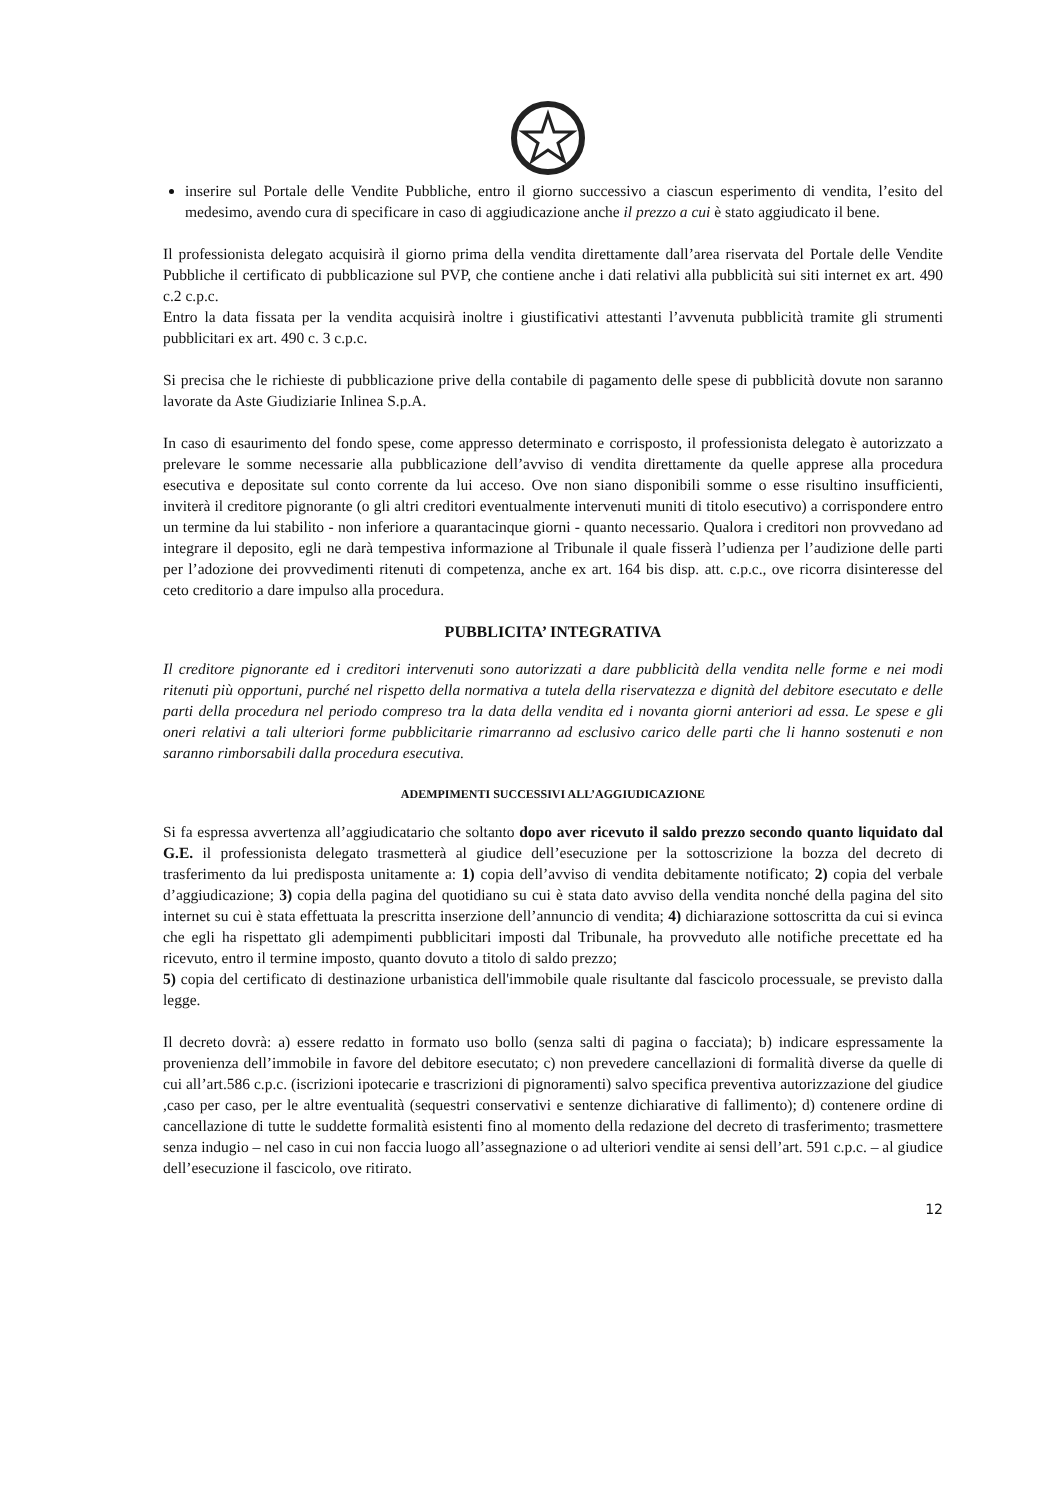inserire sul Portale delle Vendite Pubbliche, entro il giorno successivo a ciascun esperimento di vendita, l’esito del medesimo, avendo cura di specificare in caso di aggiudicazione anche il prezzo a cui è stato aggiudicato il bene.
Il professionista delegato acquisirà il giorno prima della vendita direttamente dall’area riservata del Portale delle Vendite Pubbliche il certificato di pubblicazione sul PVP, che contiene anche i dati relativi alla pubblicità sui siti internet ex art. 490 c.2 c.p.c.
Entro la data fissata per la vendita acquisirà inoltre i giustificativi attestanti l’avvenuta pubblicità tramite gli strumenti pubblicitari ex art. 490 c. 3 c.p.c.
Si precisa che le richieste di pubblicazione prive della contabile di pagamento delle spese di pubblicità dovute non saranno lavorate da Aste Giudiziarie Inlinea S.p.A.
In caso di esaurimento del fondo spese, come appresso determinato e corrisposto, il professionista delegato è autorizzato a prelevare le somme necessarie alla pubblicazione dell’avviso di vendita direttamente da quelle apprese alla procedura esecutiva e depositate sul conto corrente da lui acceso. Ove non siano disponibili somme o esse risultino insufficienti, inviterà il creditore pignorante (o gli altri creditori eventualmente intervenuti muniti di titolo esecutivo) a corrispondere entro un termine da lui stabilito - non inferiore a quarantacinque giorni - quanto necessario. Qualora i creditori non provvedano ad integrare il deposito, egli ne darà tempestiva informazione al Tribunale il quale fisserà l’udienza per l’audizione delle parti per l’adozione dei provvedimenti ritenuti di competenza, anche ex art. 164 bis disp. att. c.p.c., ove ricorra disinteresse del ceto creditorio a dare impulso alla procedura.
PUBBLICITA’ INTEGRATIVA
Il creditore pignorante ed i creditori intervenuti sono autorizzati a dare pubblicità della vendita nelle forme e nei modi ritenuti più opportuni, purché nel rispetto della normativa a tutela della riservatezza e dignità del debitore esecutato e delle parti della procedura nel periodo compreso tra la data della vendita ed i novanta giorni anteriori ad essa. Le spese e gli oneri relativi a tali ulteriori forme pubblicitarie rimarranno ad esclusivo carico delle parti che li hanno sostenuti e non saranno rimborsabili dalla procedura esecutiva.
ADEMPIMENTI SUCCESSIVI ALL’AGGIUDICAZIONE
Si fa espressa avvertenza all’aggiudicatario che soltanto dopo aver ricevuto il saldo prezzo secondo quanto liquidato dal G.E. il professionista delegato trasmetterà al giudice dell’esecuzione per la sottoscrizione la bozza del decreto di trasferimento da lui predisposta unitamente a: 1) copia dell’avviso di vendita debitamente notificato; 2) copia del verbale d’aggiudicazione; 3) copia della pagina del quotidiano su cui è stata dato avviso della vendita nonché della pagina del sito internet su cui è stata effettuata la prescritta inserzione dell’annuncio di vendita; 4) dichiarazione sottoscritta da cui si evinca che egli ha rispettato gli adempimenti pubblicitari imposti dal Tribunale, ha provveduto alle notifiche precettate ed ha ricevuto, entro il termine imposto, quanto dovuto a titolo di saldo prezzo;
5) copia del certificato di destinazione urbanistica dell'immobile quale risultante dal fascicolo processuale, se previsto dalla legge.
Il decreto dovrà: a) essere redatto in formato uso bollo (senza salti di pagina o facciata); b) indicare espressamente la provenienza dell’immobile in favore del debitore esecutato; c) non prevedere cancellazioni di formalità diverse da quelle di cui all’art.586 c.p.c. (iscrizioni ipotecarie e trascrizioni di pignoramenti) salvo specifica preventiva autorizzazione del giudice ,caso per caso, per le altre eventualità (sequestri conservativi e sentenze dichiarative di fallimento); d) contenere ordine di cancellazione di tutte le suddette formalità esistenti fino al momento della redazione del decreto di trasferimento; trasmettere senza indugio – nel caso in cui non faccia luogo all’assegnazione o ad ulteriori vendite ai sensi dell’art. 591 c.p.c. – al giudice dell’esecuzione il fascicolo, ove ritirato.
12